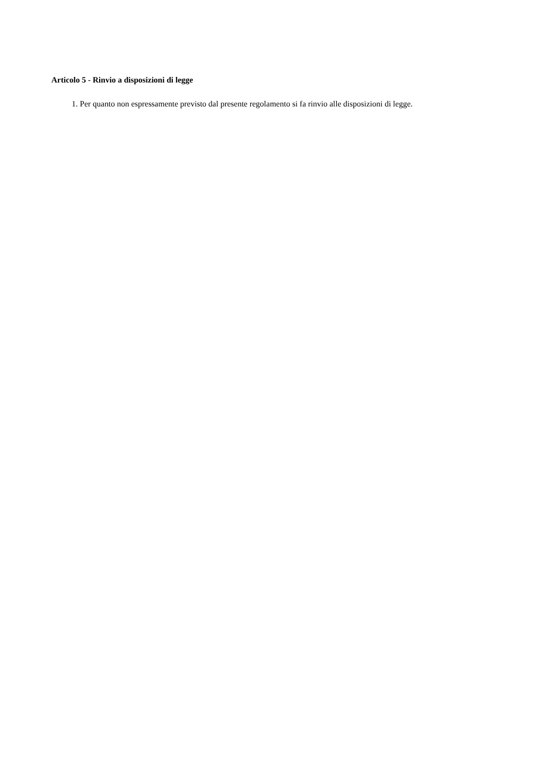Articolo 5 - Rinvio a disposizioni di legge
1. Per quanto non espressamente previsto dal presente regolamento si fa rinvio alle disposizioni di legge.